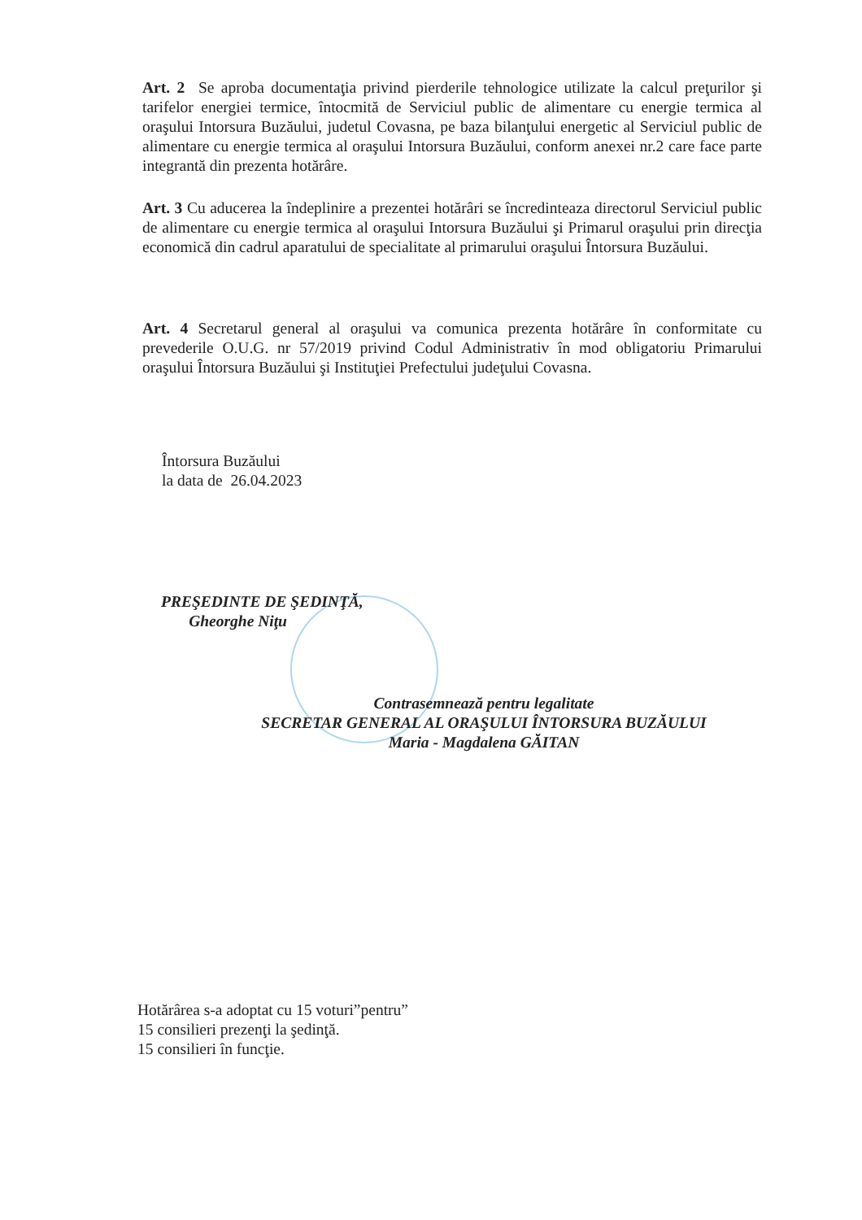Art. 2 Se aproba documentaţia privind pierderile tehnologice utilizate la calcul preţurilor şi tarifelor energiei termice, întocmită de Serviciul public de alimentare cu energie termica al oraşului Intorsura Buzăului, judetul Covasna, pe baza bilanţului energetic al Serviciul public de alimentare cu energie termica al oraşului Intorsura Buzăului, conform anexei nr.2 care face parte integrantă din prezenta hotărâre.
Art. 3 Cu aducerea la îndeplinire a prezentei hotărâri se încredinteaza directorul Serviciul public de alimentare cu energie termica al oraşului Intorsura Buzăului şi Primarul oraşului prin direcţia economică din cadrul aparatului de specialitate al primarului oraşului Întorsura Buzăului.
Art. 4 Secretarul general al oraşului va comunica prezenta hotărâre în conformitate cu prevederile O.U.G. nr 57/2019 privind Codul Administrativ în mod obligatoriu Primarului oraşului Întorsura Buzăului şi Instituţiei Prefectului judeţului Covasna.
Întorsura Buzăului
la data de 26.04.2023
PREŞEDINTE DE ŞEDINŢĂ,
Gheorghe Niţu
Contrasemnează pentru legalitate
SECRETAR GENERAL AL ORAŞULUI ÎNTORSURA BUZĂULUI
Maria - Magdalena GĂITAN
Hotărârea s-a adoptat cu 15 voturi”pentru”
15 consilieri prezenţi la şedinţă.
15 consilieri în funcţie.